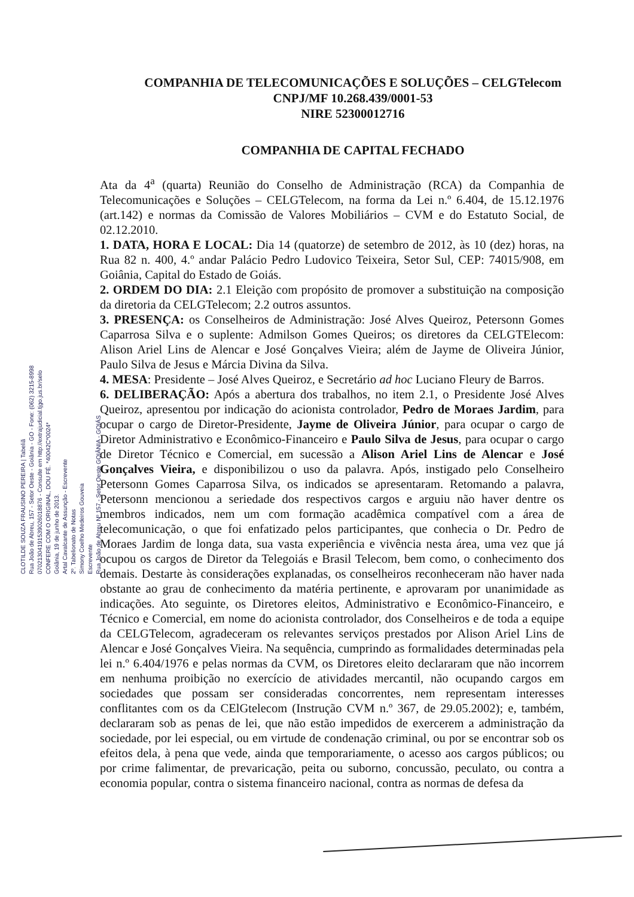COMPANHIA DE TELECOMUNICAÇÕES E SOLUÇÕES – CELGTelecom
CNPJ/MF 10.268.439/0001-53
NIRE 52300012716
COMPANHIA DE CAPITAL FECHADO
Ata da 4<sup>a</sup> (quarta) Reunião do Conselho de Administração (RCA) da Companhia de Telecomunicações e Soluções – CELGTelecom, na forma da Lei n.º 6.404, de 15.12.1976 (art.142) e normas da Comissão de Valores Mobiliários – CVM e do Estatuto Social, de 02.12.2010.
1. DATA, HORA E LOCAL: Dia 14 (quatorze) de setembro de 2012, às 10 (dez) horas, na Rua 82 n. 400, 4.º andar Palácio Pedro Ludovico Teixeira, Setor Sul, CEP: 74015/908, em Goiânia, Capital do Estado de Goiás.
2. ORDEM DO DIA: 2.1 Eleição com propósito de promover a substituição na composição da diretoria da CELGTelecom; 2.2 outros assuntos.
3. PRESENÇA: os Conselheiros de Administração: José Alves Queiroz, Petersonn Gomes Caparrosa Silva e o suplente: Admilson Gomes Queiros; os diretores da CELGTElecom: Alison Ariel Lins de Alencar e José Gonçalves Vieira; além de Jayme de Oliveira Júnior, Paulo Silva de Jesus e Márcia Divina da Silva.
4. MESA: Presidente – José Alves Queiroz, e Secretário ad hoc Luciano Fleury de Barros.
6. DELIBERAÇÃO: Após a abertura dos trabalhos, no item 2.1, o Presidente José Alves Queiroz, apresentou por indicação do acionista controlador, Pedro de Moraes Jardim, para ocupar o cargo de Diretor-Presidente, Jayme de Oliveira Júnior, para ocupar o cargo de Diretor Administrativo e Econômico-Financeiro e Paulo Silva de Jesus, para ocupar o cargo de Diretor Técnico e Comercial, em sucessão a Alison Ariel Lins de Alencar e José Gonçalves Vieira, e disponibilizou o uso da palavra. Após, instigado pelo Conselheiro Petersonn Gomes Caparrosa Silva, os indicados se apresentaram. Retomando a palavra, Petersonn mencionou a seriedade dos respectivos cargos e arguiu não haver dentre os membros indicados, nem um com formação acadêmica compatível com a área de telecomunicação, o que foi enfatizado pelos participantes, que conhecia o Dr. Pedro de Moraes Jardim de longa data, sua vasta experiência e vivência nesta área, uma vez que já ocupou os cargos de Diretor da Telegoiás e Brasil Telecom, bem como, o conhecimento dos demais. Destarte às considerações explanadas, os conselheiros reconheceram não haver nada obstante ao grau de conhecimento da matéria pertinente, e aprovaram por unanimidade as indicações. Ato seguinte, os Diretores eleitos, Administrativo e Econômico-Financeiro, e Técnico e Comercial, em nome do acionista controlador, dos Conselheiros e de toda a equipe da CELGTelecom, agradeceram os relevantes serviços prestados por Alison Ariel Lins de Alencar e José Gonçalves Vieira. Na sequência, cumprindo as formalidades determinadas pela lei n.º 6.404/1976 e pelas normas da CVM, os Diretores eleito declararam que não incorrem em nenhuma proibição no exercício de atividades mercantil, não ocupando cargos em sociedades que possam ser consideradas concorrentes, nem representam interesses conflitantes com os da CElGtelecom (Instrução CVM n.º 367, de 29.05.2002); e, também, declararam sob as penas de lei, que não estão impedidos de exercerem a administração da sociedade, por lei especial, ou em virtude de condenação criminal, ou por se encontrar sob os efeitos dela, à pena que vede, ainda que temporariamente, o acesso aos cargos públicos; ou por crime falimentar, de prevaricação, peita ou suborno, concussão, peculato, ou contra a economia popular, contra o sistema financeiro nacional, contra as normas de defesa da
CLOTILDE SOUZA FRAUSINO PEREIRA | Tabeliã
Rua João de Abreu, 157 - Setor Oeste - Goiânia - GO - Fone: (062) 3215-8998
07021304191539026018876 - Consulte em http://extrajudicial.tjgo.jus.br/selo
CONFERE COM O ORIGINAL, DOU FÉ. *40042C*0024*
Goiânia, 19 de junho de 2013.
Artal Cavalcante de Assunção - Escrevente
2º. Tabelionato de Notas
Simony Coelho Medeiros Gouveia
Escrevente
Rua João de Abreu Nº 157 - Setor Oeste GOIÂNIA - GOIÁS